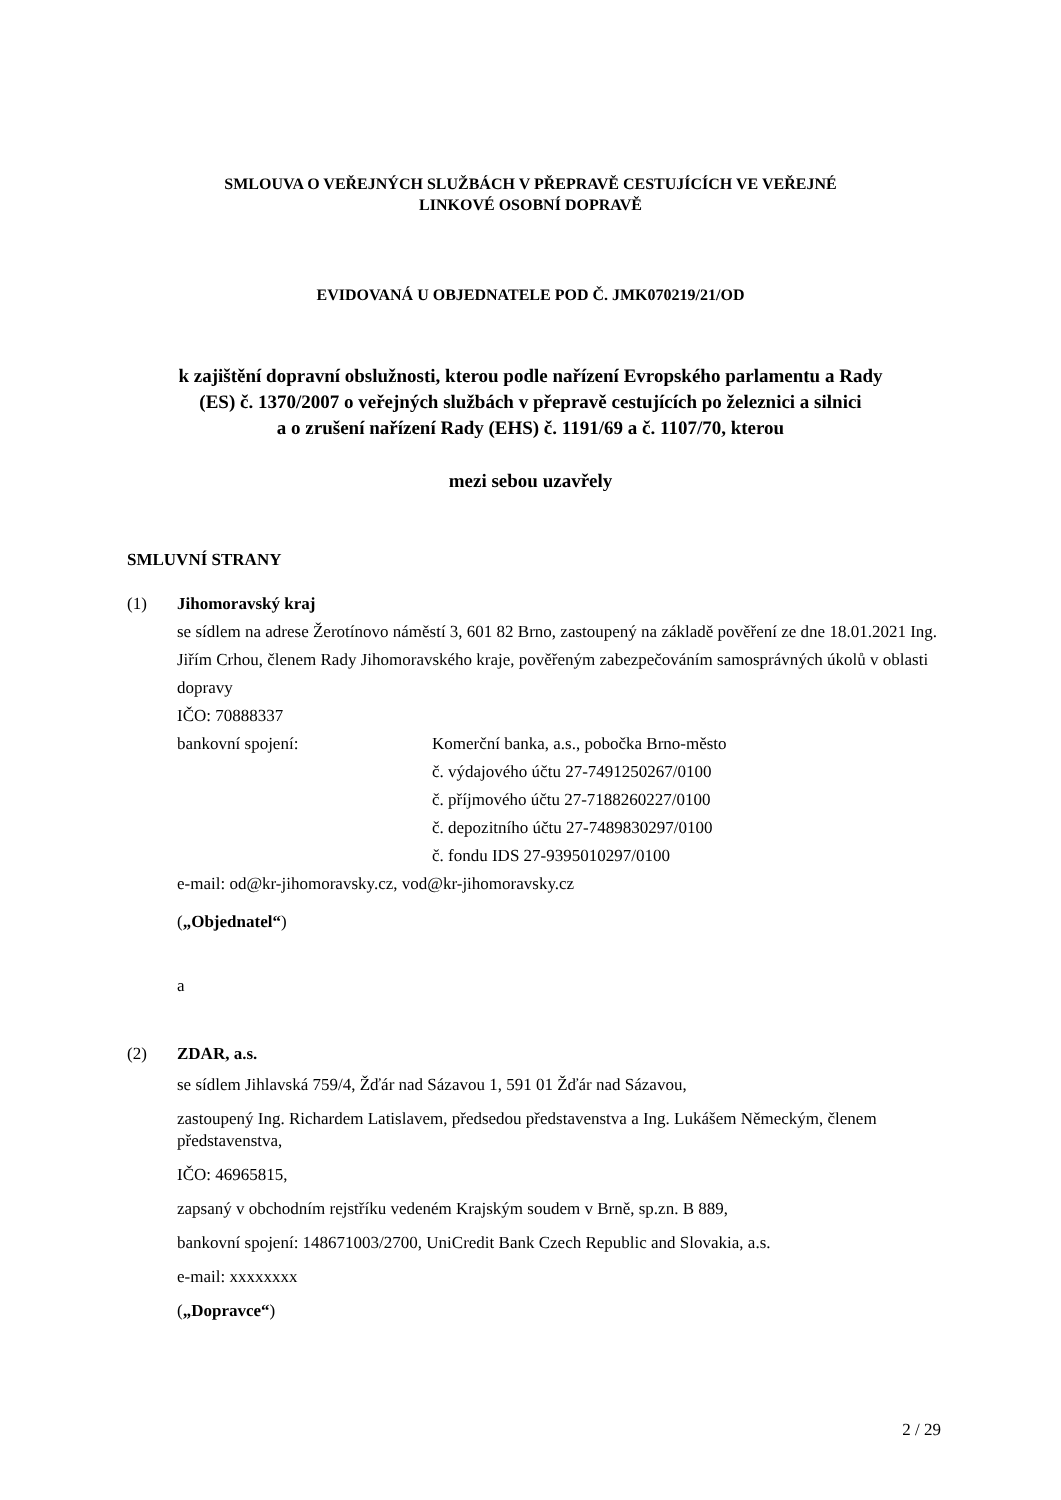SMLOUVA O VEŘEJNÝCH SLUŽBÁCH V PŘEPRAVĚ CESTUJÍCÍCH VE VEŘEJNÉ
LINKOVÉ OSOBNÍ DOPRAVĚ
EVIDOVANÁ U OBJEDNATELE POD Č. JMK070219/21/OD
k zajištění dopravní obslužnosti, kterou podle nařízení Evropského parlamentu a Rady
(ES) č. 1370/2007 o veřejných službách v přepravě cestujících po železnici a silnici
a o zrušení nařízení Rady (EHS) č. 1191/69 a č. 1107/70, kterou
mezi sebou uzavřely
SMLUVNÍ STRANY
(1) Jihomoravský kraj
se sídlem na adrese Žerotínovo náměstí 3, 601 82 Brno, zastoupený na základě pověření ze dne 18.01.2021 Ing. Jiřím Crhou, členem Rady Jihomoravského kraje, pověřeným zabezpečováním samosprávných úkolů v oblasti dopravy
IČO: 70888337
bankovní spojení: Komerční banka, a.s., pobočka Brno-město
č. výdajového účtu 27-7491250267/0100
č. příjmového účtu 27-7188260227/0100
č. depozitního účtu 27-7489830297/0100
č. fondu IDS 27-9395010297/0100
e-mail: od@kr-jihomoravsky.cz, vod@kr-jihomoravsky.cz
(„Objednatel“)
a
(2) ZDAR, a.s.
se sídlem Jihlavská 759/4, Žďár nad Sázavou 1, 591 01 Žďár nad Sázavou,
zastoupený Ing. Richardem Latislavem, předsedou představenstva a Ing. Lukášem Německým, členem představenstva,
IČO: 46965815,
zapsaný v obchodním rejstříku vedeném Krajským soudem v Brně, sp.zn. B 889,
bankovní spojení: 148671003/2700, UniCredit Bank Czech Republic and Slovakia, a.s.
e-mail: xxxxxxxx
(„Dopravce“)
2 / 29